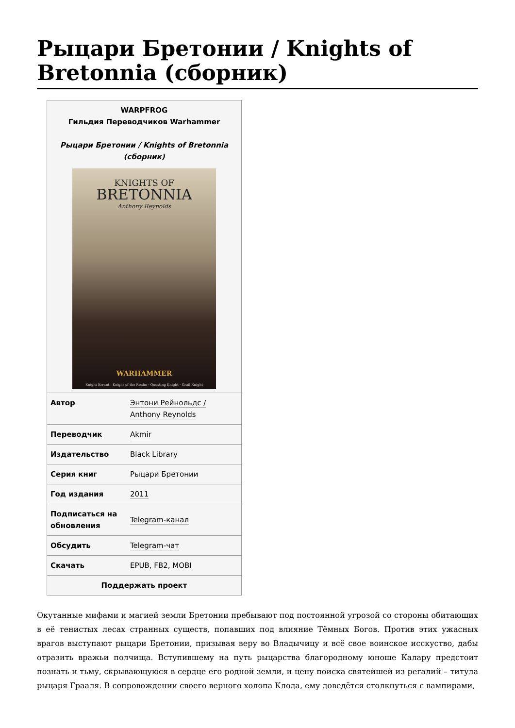Рыцари Бретонии / Knights of Bretonnia (сборник)
| WARPFROG Гильдия Переводчиков Warhammer Рыцари Бретонии / Knights of Bretonnia (сборник) KNIGHTS OF BRETONNIA Anthony Reynolds WARHAMMER Knight Errant · Knight of the Realm · Questing Knight · Grail Knight | |
| Автор | Энтони Рейнольдс / Anthony Reynolds |
| Переводчик | Akmir |
| Издательство | Black Library |
| Серия книг | Рыцари Бретонии |
| Год издания | 2011 |
| Подписаться на обновления | Telegram-канал |
| Обсудить | Telegram-чат |
| Скачать | EPUB , FB2 , MOBI |
| Поддержать проект | |
Окутанные мифами и магией земли Бретонии пребывают под постоянной угрозой со стороны обитающих в её тенистых лесах странных существ, попавших под влияние Тёмных Богов. Против этих ужасных врагов выступают рыцари Бретонии, призывая веру во Владычицу и всё свое воинское исскуство, дабы отразить вражьи полчища. Вступившему на путь рыцарства благородному юноше Калару предстоит познать и тьму, скрывающуюся в сердце его родной земли, и цену поиска святейшей из регалий – титула рыцаря Грааля. В сопровождении своего верного холопа Клода, ему доведётся столкнуться с вампирами,